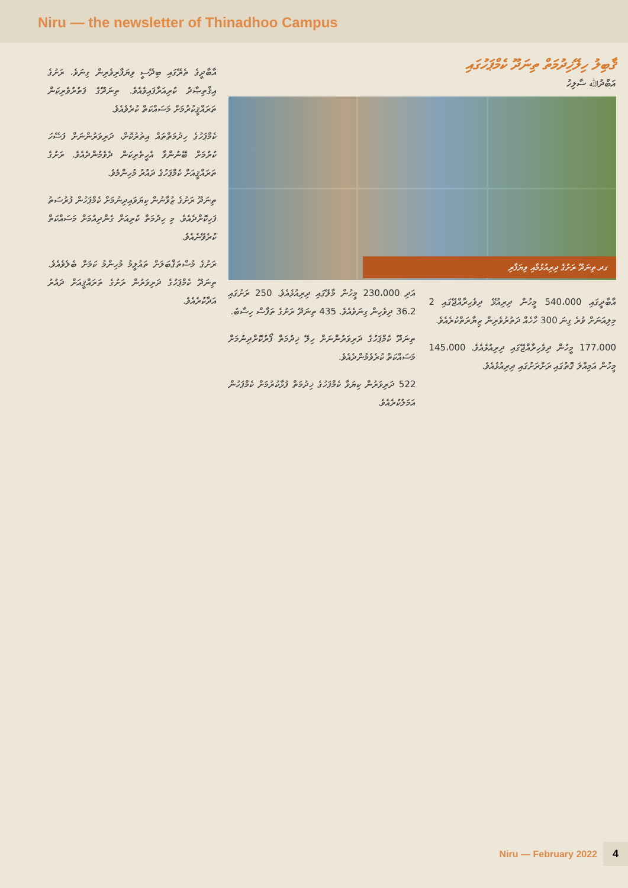Niru — the newsletter of Thinadhoo Campus
ޤާބިލު ހިލޭޚިދުމަތް ތިނަދޫ ކެމްޕަހުގައި
އަބްދުﷲ ސާލިހު
ގދ.ތިނަދޫ ރަށުގެ ދިރިއުޅުމާއި ވިޔަފާރި
އާބާދީގައި 540،000 މީހުން ދިރިއުޅޭ ދިވެހިރާއްޖޭގައި 2 މިލިއަނަށް ވުރެ ގިނަ 300 ހާހެއް ދަތުރުވެރިން ޒިޔާރަތްކުރެއެވެ.
177،000 މީހުން ދިވެހިރާއްޖޭގައި ދިރިއުޅެއެވެ. 145،000 މީހުން އަމިއްލަ ގޮތުގައި ރަށްރަށުގައި ދިރިއުޅެއެވެ.
އަދި 230،000 މީހުން މާލޭގައި ދިރިއުޅެއެވެ. 250 ރަށުގައި 36.2 ދިވެހިން ގިނަވެއެވެ. 435 ތިނަދޫ ރަށުގެ ތަފާސް ހިސާބު.
ތިނަދޫ ކެމްޕަހުގެ ދަރިވަރުންނަށް ހިލޭ ޚިދުމަތް ފޯރުކޮށްދިނުމަށް މަސައްކަތް ކުރެވެމުންދެއެވެ.
522 ދަރިވަރުން ކިޔަވާ ކެމްޕަހުގެ ޚިދުމަތް ފުޅާކުރުމަށް ކެމްޕަހުން އަމަލުކުރެއެވެ.
އާބާދީގެ ތެރޭގައި ބިދޭސީ ވިޔަފާރިވެރިން ގިނަވެ، ރަށުގެ އިޤްތިޞާދު ކުރިއަރާފައިވެއެވެ. ތިނަދޫގެ ފަތުރުވެރިކަން ތަރައްޤީކުރުމަށް މަސައްކަތް ކުރެވެއެވެ.
ކެމްޕަހުގެ ހިދުމަތްތައް އިތުރުކޮށް، ދަރިވަރުންނަށް ފަސޭހަ ކުރުމަށް ބޭނުންވާ އެހީތެރިކަން ދެވެމުންދެއެވެ. ރަށުގެ ތަރައްޤީއަށް ކެމްޕަހުގެ ދައުރު މުހިންމެވެ.
ތިނަދޫ ރަށުގެ ޒުވާނުން ކިޔަވައިދިނުމަށް ކެމްޕަހުން ފުރުސަތު ފަހިކޮށްދެއެވެ. މި ހިދުމަތް ކުރިއަށް ގެންދިއުމަށް މަސައްކަތް ކުރެވޭނެއެވެ.
ރަށުގެ މުސްތަޤްބަލަށް ތައުލީމު މުހިންމު ކަމަށް ބެލެވެއެވެ. ތިނަދޫ ކެމްޕަހުގެ ދަރިވަރުން ރަށުގެ ތަރައްޤީއަށް ދައުރު އަދާކުރެއެވެ.
Niru — February 2022 4